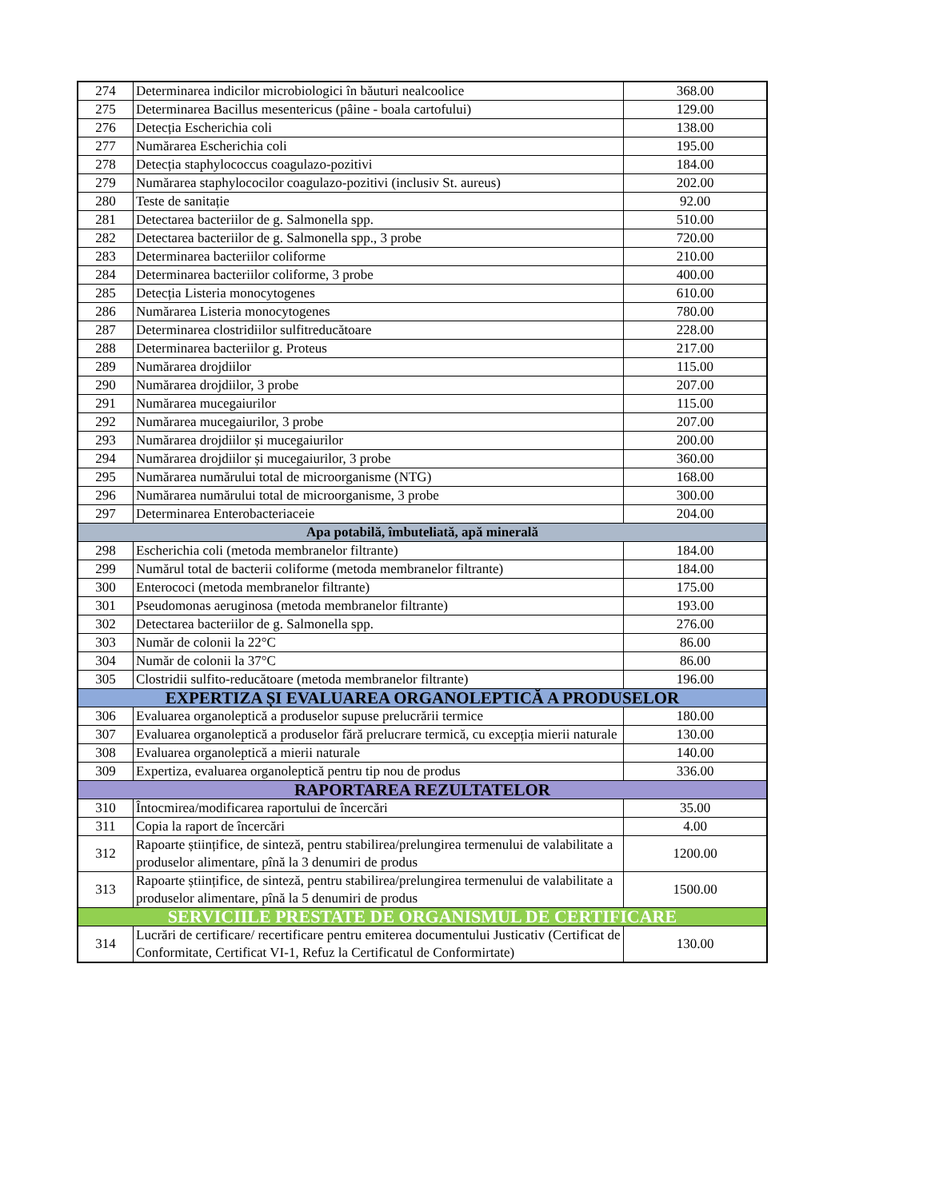| 274 | Determinarea indicilor microbiologici în băuturi nealcoolice | 368.00 |
| 275 | Determinarea Bacillus mesentericus (pâine - boala cartofului) | 129.00 |
| 276 | Detecția Escherichia coli | 138.00 |
| 277 | Numărarea Escherichia coli | 195.00 |
| 278 | Detecția staphylococcus coagulazo-pozitivi | 184.00 |
| 279 | Numărarea staphylococilor coagulazo-pozitivi (inclusiv St. aureus) | 202.00 |
| 280 | Teste de sanitație | 92.00 |
| 281 | Detectarea bacteriilor de g. Salmonella spp. | 510.00 |
| 282 | Detectarea bacteriilor de g. Salmonella spp., 3 probe | 720.00 |
| 283 | Determinarea bacteriilor coliforme | 210.00 |
| 284 | Determinarea bacteriilor coliforme, 3 probe | 400.00 |
| 285 | Detecția Listeria monocytogenes | 610.00 |
| 286 | Numărarea Listeria monocytogenes | 780.00 |
| 287 | Determinarea clostridiilor sulfitreducătoare | 228.00 |
| 288 | Determinarea bacteriilor g. Proteus | 217.00 |
| 289 | Numărarea drojdiilor | 115.00 |
| 290 | Numărarea drojdiilor, 3 probe | 207.00 |
| 291 | Numărarea mucegaiurilor | 115.00 |
| 292 | Numărarea mucegaiurilor, 3 probe | 207.00 |
| 293 | Numărarea drojdiilor și mucegaiurilor | 200.00 |
| 294 | Numărarea drojdiilor și mucegaiurilor, 3 probe | 360.00 |
| 295 | Numărarea numărului total de microorganisme (NTG) | 168.00 |
| 296 | Numărarea numărului total de microorganisme, 3 probe | 300.00 |
| 297 | Determinarea Enterobacteriaceie | 204.00 |
| Apa potabilă, îmbuteliată, apă minerală | | |
| 298 | Escherichia coli (metoda membranelor filtrante) | 184.00 |
| 299 | Numărul total de bacterii coliforme (metoda membranelor filtrante) | 184.00 |
| 300 | Enterococi (metoda membranelor filtrante) | 175.00 |
| 301 | Pseudomonas aeruginosa (metoda membranelor filtrante) | 193.00 |
| 302 | Detectarea bacteriilor de g. Salmonella spp. | 276.00 |
| 303 | Număr de colonii la 22°C | 86.00 |
| 304 | Număr de colonii la 37°C | 86.00 |
| 305 | Clostridii sulfito-reducătoare (metoda membranelor filtrante) | 196.00 |
| EXPERTIZA ȘI EVALUAREA ORGANOLEPTICĂ A PRODUSELOR | | |
| 306 | Evaluarea organoleptică a produselor supuse prelucrării termice | 180.00 |
| 307 | Evaluarea organoleptică a produselor fără prelucrare termică, cu excepția mierii naturale | 130.00 |
| 308 | Evaluarea organoleptică a mierii naturale | 140.00 |
| 309 | Expertiza, evaluarea organoleptică pentru tip nou de produs | 336.00 |
| RAPORTAREA REZULTATELOR | | |
| 310 | Întocmirea/modificarea raportului de încercări | 35.00 |
| 311 | Copia la raport de încercări | 4.00 |
| 312 | Rapoarte științifice, de sinteză, pentru stabilirea/prelungirea termenului de valabilitate a produselor alimentare, pînă la 3 denumiri de produs | 1200.00 |
| 313 | Rapoarte științifice, de sinteză, pentru stabilirea/prelungirea termenului de valabilitate a produselor alimentare, pînă la 5 denumiri de produs | 1500.00 |
| SERVICIILE PRESTATE DE ORGANISMUL DE CERTIFICARE | | |
| 314 | Lucrări de certificare/ recertificare pentru emiterea documentului Justicativ (Certificat de Conformitate, Certificat VI-1, Refuz la Certificatul de Conformirtate) | 130.00 |